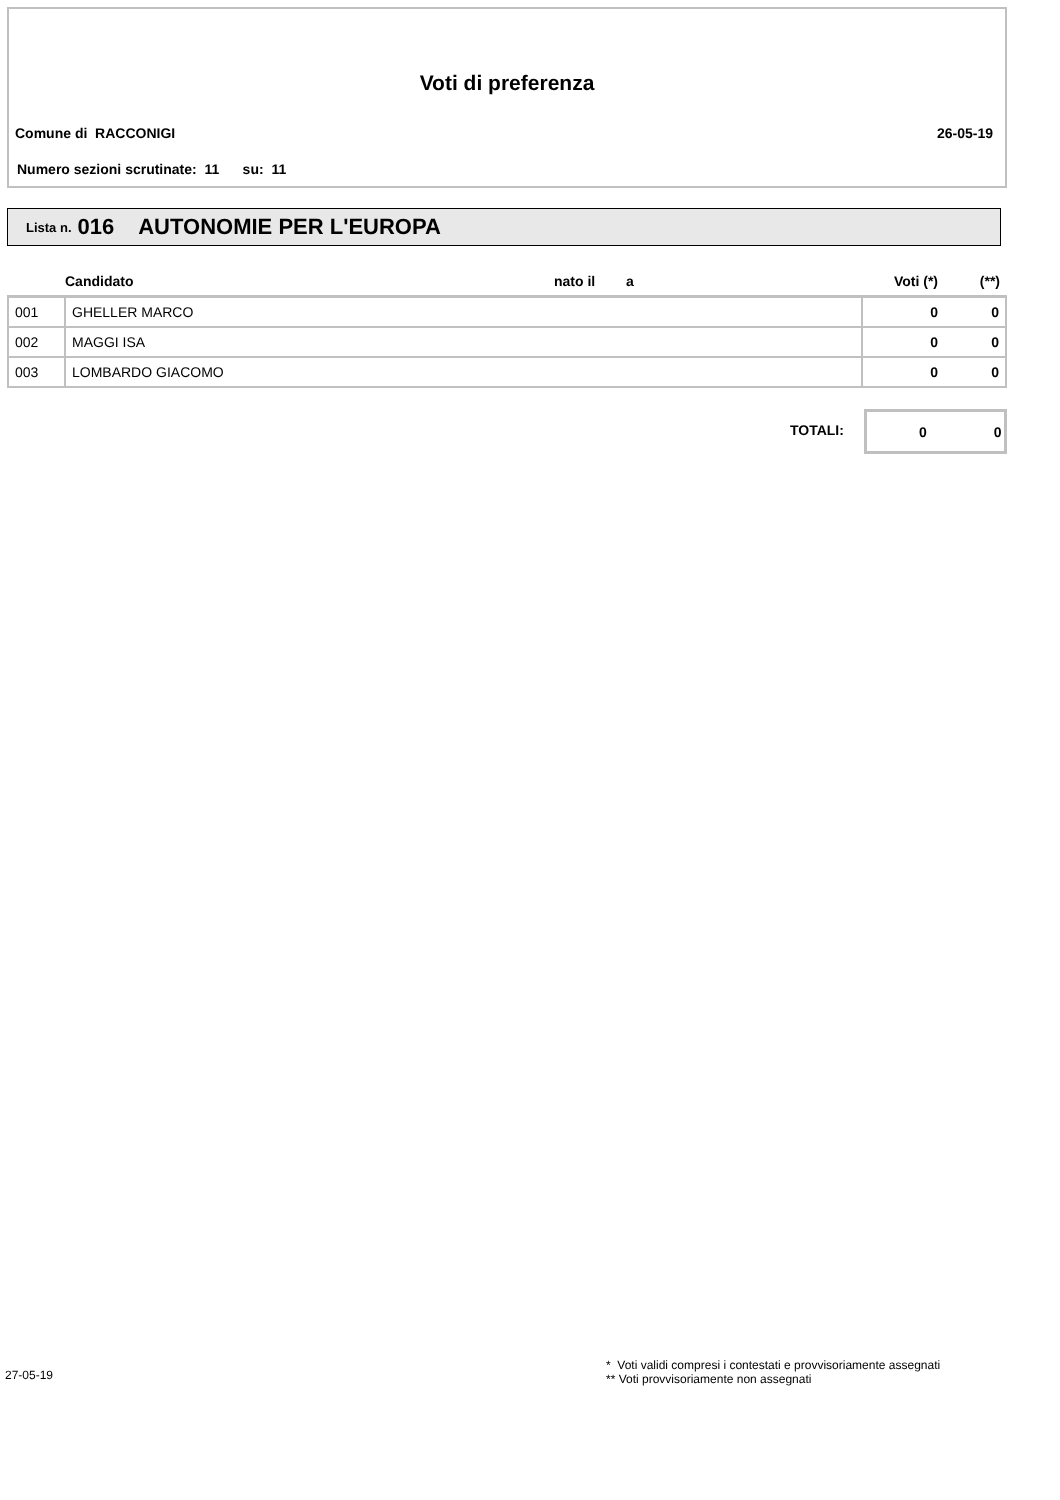Voti di preferenza
Comune di RACCONIGI 26-05-19
Numero sezioni scrutinate: 11 su: 11
Lista n. 016 AUTONOMIE PER L'EUROPA
| | Candidato | nato il | a | Voti (*) | (**) |
| --- | --- | --- | --- | --- | --- |
| 001 | GHELLER MARCO | | | 0 | 0 |
| 002 | MAGGI ISA | | | 0 | 0 |
| 003 | LOMBARDO GIACOMO | | | 0 | 0 |
TOTALI:
0 0
27-05-19
* Voti validi compresi i contestati e provvisoriamente assegnati
** Voti provvisoriamente non assegnati